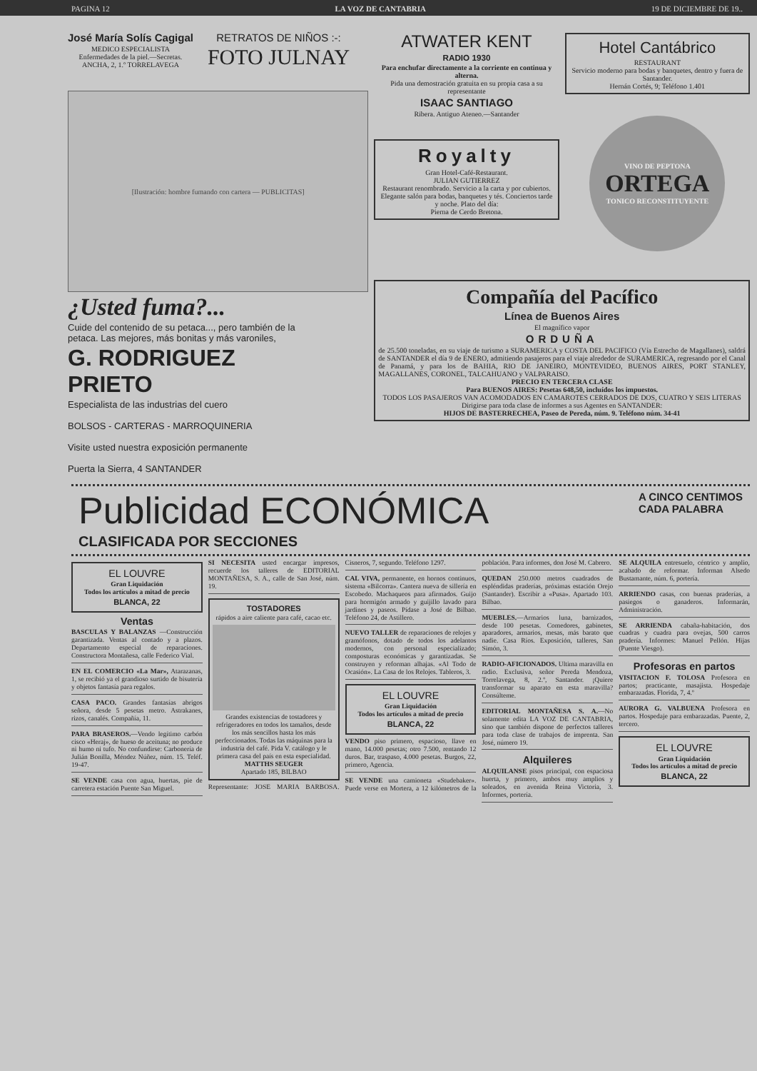PAGINA 12 LA VOZ DE CANTABRIA 19 DE DICIEMBRE DE 19..
José María Solís Cagigal
MEDICO ESPECIALISTA
Enfermedades de la piel.—Secretas.
ANCHA, 2, 1.º TORRELAVEGA
RETRATOS DE NIÑOS :-:
FOTO JULNAY
[Ilustración: hombre fumando con cartera — PUBLICITAS]
¿Usted fuma?...
Cuide del contenido de su petaca..., pero también de la petaca. Las mejores, más bonitas y más varoniles,
G. RODRIGUEZ PRIETO
Especialista de las industrias del cuero
BOLSOS - CARTERAS - MARROQUINERIA
Visite usted nuestra exposición permanente
Puerta la Sierra, 4 SANTANDER
ATWATER KENT
RADIO 1930
Para enchufar directamente a la corriente en continua y alterna.
Pida una demostración gratuita en su propia casa a su representante
ISAAC SANTIAGO
Ribera. Antiguo Ateneo.—Santander
Royalty
Gran Hotel-Café-Restaurant.
JULIAN GUTIERREZ
Restaurant renombrado. Servicio a la carta y por cubiertos. Elegante salón para bodas, banquetes y tés. Conciertos tarde y noche. Plato del día:
Pierna de Cerdo Bretona.
Hotel Cantábrico
RESTAURANT
Servicio moderno para bodas y banquetes, dentro y fuera de Santander.
Hernán Cortés, 9; Teléfono 1.401
VINO DE PEPTONA
ORTEGA
TONICO RECONSTITUYENTE
Compañía del Pacífico
Línea de Buenos Aires
El magnífico vapor
ORDUÑA
de 25.500 toneladas, en su viaje de turismo a SURAMERICA y COSTA DEL PACIFICO (Vía Estrecho de Magallanes), saldrá de SANTANDER el día 9 de ENERO, admitiendo pasajeros para el viaje alrededor de SURAMERICA, regresando por el Canal de Panamá, y para los de BAHIA, RIO DE JANEIRO, MONTEVIDEO, BUENOS AIRES, PORT STANLEY, MAGALLANES, CORONEL, TALCAHUANO y VALPARAISO.
PRECIO EN TERCERA CLASE
Para BUENOS AIRES: Pesetas 648,50, incluídos los impuestos.
TODOS LOS PASAJEROS VAN ACOMODADOS EN CAMAROTES CERRADOS DE DOS, CUATRO Y SEIS LITERAS
Dirigirse para toda clase de informes a sus Agentes en SANTANDER:
HIJOS DE BASTERRECHEA, Paseo de Pereda, núm. 9. Teléfono núm. 34-41
Publicidad ECONÓMICA
CLASIFICADA POR SECCIONES
A CINCO CENTIMOS
CADA PALABRA
EL LOUVRE
Gran Liquidación
Todos los artículos a mitad de precio
BLANCA, 22
Ventas
BASCULAS Y BALANZAS —Construcción garantizada. Ventas al contado y a plazos. Departamento especial de reparaciones. Constructora Montañesa, calle Federico Vial.
EN EL COMERCIO «La Mar», Atarazanas, 1, se recibió ya el grandioso surtido de bisutería y objetos fantasía para regalos.
CASA PACO. Grandes fantasías abrigos señora, desde 5 pesetas metro. Astrakanes, rizos, canalés. Compañía, 11.
PARA BRASEROS.—Vendo legítimo carbón cisco «Heraj», de hueso de aceituna; no produce ni humo ni tufo. No confundirse: Carbonería de Julián Bonilla, Méndez Núñez, núm. 15. Teléf. 19-47.
SE VENDE casa con agua, huertas, pie de carretera estación Puente San Miguel.
SI NECESITA usted encargar impresos, recuerde los talleres de EDITORIAL MONTAÑESA, S. A., calle de San José, núm. 19.
TOSTADORES
rápidos a aire caliente para café, cacao etc.
Grandes existencias de tostadores y refrigeradores en todos los tamaños, desde los más sencillos hasta los más perfeccionados. Todas las máquinas para la industria del café. Pida V. catálogo y le primera casa del país en esta especialidad.
MATTHS SEUGER
Apartado 185, BILBAO
Representante: JOSE MARIA BARBOSA. Cisneros, 7, segundo. Teléfono 1297.
CAL VIVA, permanente, en hornos continuos, sistema «Bilcorra». Cantera nueva de sillería en Escobedo. Machaqueos para afirmados. Guijo para hormigón armado y guijillo lavado para jardines y paseos. Pídase a José de Bilbao. Teléfono 24, de Astillero.
NUEVO TALLER de reparaciones de relojes y gramófonos, dotado de todos los adelantos modernos, con personal especializado; composturas económicas y garantizadas. Se construyen y reforman alhajas. «Al Todo de Ocasión». La Casa de los Relojes. Tableros, 3.
EL LOUVRE
Gran Liquidación
Todos los artículos a mitad de precio
BLANCA, 22
VENDO piso primero, espacioso, llave en mano, 14.000 pesetas; otro 7.500, rentando 12 duros. Bar, traspaso, 4.000 pesetas. Burgos, 22, primero, Agencia.
SE VENDE una camioneta «Studebaker». Puede verse en Mortera, a 12 kilómetros de la población. Para informes, don José M. Cabrero.
QUEDAN 250.000 metros cuadrados de espléndidas praderías, próximas estación Orejo (Santander). Escribir a «Pusa». Apartado 103. Bilbao.
MUEBLES.—Armarios luna, barnizados, desde 100 pesetas. Comedores, gabinetes, aparadores, armarios, mesas, más barato que nadie. Casa Ríos. Exposición, talleres, San Simón, 3.
RADIO-AFICIONADOS. Ultima maravilla en radio. Exclusiva, señor Pereda Mendoza, Torrelavega, 8, 2.º, Santander. ¡Quiere transformar su aparato en esta maravilla? Consúlteme.
EDITORIAL MONTAÑESA S. A.—No solamente edita LA VOZ DE CANTABRIA, sino que también dispone de perfectos talleres para toda clase de trabajos de imprenta. San José, número 19.
Alquileres
ALQUILANSE pisos principal, con espaciosa huerta, y primero, ambos muy amplios y soleados, en avenida Reina Victoria, 3. Informes, portería.
SE ALQUILA entresuelo, céntrico y amplio, acabado de reformar. Informan Alsedo Bustamante, núm. 6, portería.
ARRIENDO casas, con buenas praderías, a pasiegos o ganaderos. Informarán, Administración.
SE ARRIENDA cabaña-habitación, dos cuadras y cuadra para ovejas, 500 carros pradería. Informes: Manuel Pellón. Hijas (Puente Viesgo).
Profesoras en partos
VISITACION F. TOLOSA Profesora en partos; practicante, masajista. Hospedaje embarazadas. Florida, 7, 4.º
AURORA G. VALBUENA Profesora en partos. Hospedaje para embarazadas. Puente, 2, tercero.
EL LOUVRE
Gran Liquidación
Todos los artículos a mitad de precio
BLANCA, 22